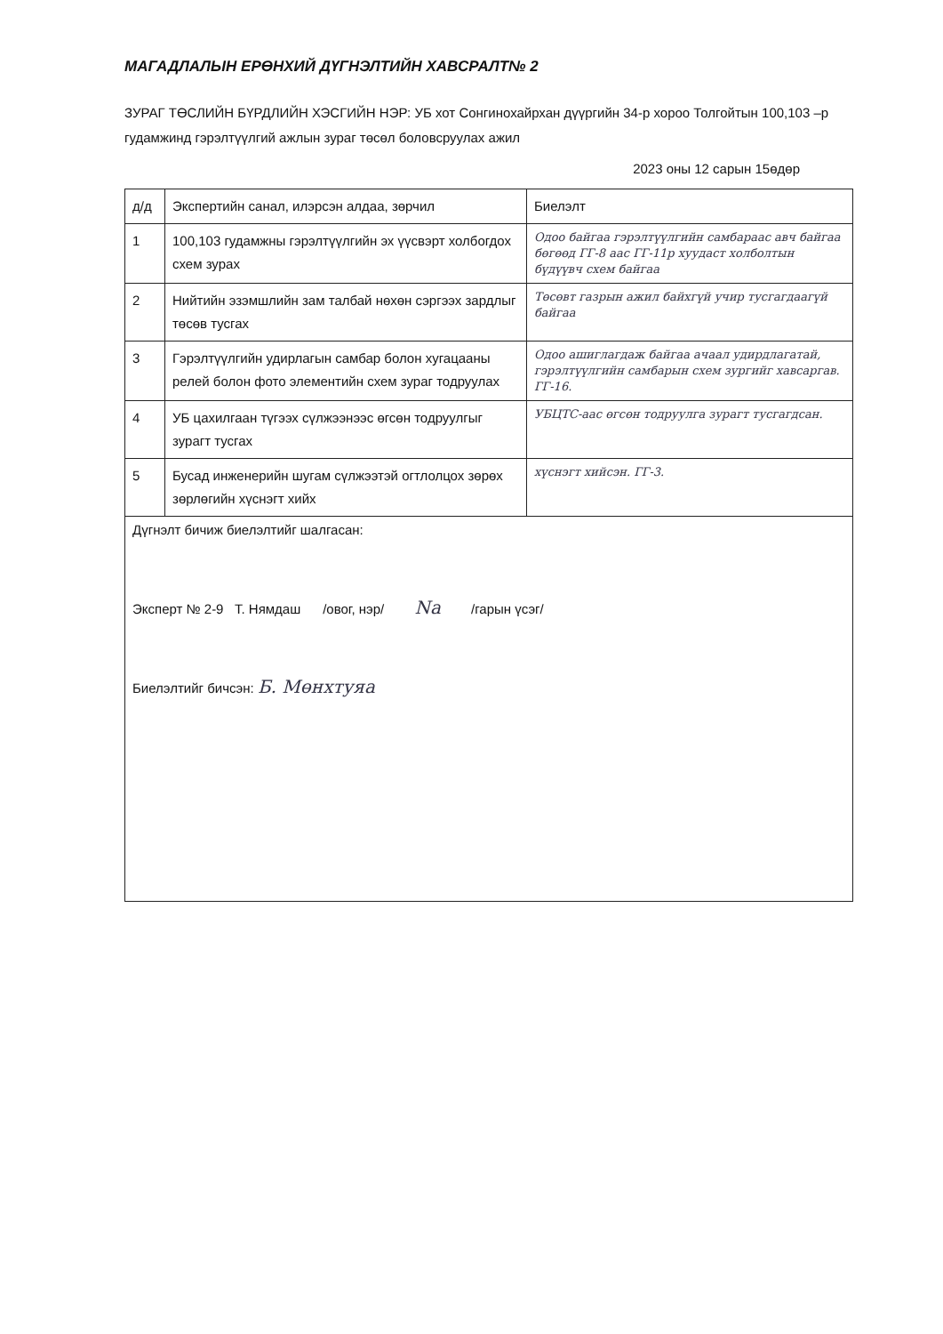МАГАДЛАЛЫН ЕРӨНХИЙ ДҮГНЭЛТИЙН ХАВСРАЛТ№ 2
ЗУРАГ ТӨСЛИЙН БҮРДЛИЙН ХЭСГИЙН НЭР: УБ хот Сонгинохайрхан дүүргийн 34-р хороо Толгойтын 100,103 –р гудамжинд гэрэлтүүлгий ажлын зураг төсөл боловсруулах ажил
2023 оны 12 сарын 15өдөр
| д/д | Экспертийн санал, илэрсэн алдаа, зөрчил | Биелэлт |
| 1 | 100,103 гудамжны гэрэлтүүлгийн эх үүсвэрт холбогдох схем зурах | Одоо байгаа гэрэлтүүлгийн самбараас авч байгаа бөгөөд ГГ-8 аас ГГ-11р хуудаст холболтын бүдүүвч схем байгаа |
| 2 | Нийтийн эзэмшлийн зам талбай нөхөн сэргээх зардлыг төсөв тусгах | Төсөвт газрын ажил байхгүй учир тусгагдаагүй байгаа |
| 3 | Гэрэлтүүлгийн удирлагын самбар болон хугацааны релей болон фото элементийн схем зураг тодруулах | Одоо ашиглагдаж байгаа ачаал удирдлагатай, гэрэлтүүлгийн самбарын схем зургийг хавсаргав. ГГ-16. |
| 4 | УБ цахилгаан түгээх сүлжээнээс өгсөн тодруулгыг зурагт тусгах | УБЦТС-аас өгсөн тодруулга зурагт тусгагдсан. |
| 5 | Бусад инженерийн шугам сүлжээтэй огтлолцох зөрөх зөрлөгийн хүснэгт хийх | хүснэгт хийсэн. ГГ-3. |
Дүгнэлт бичиж биелэлтийг шалгасан:
Эксперт № 2-9 Т. Нямдаш /овог, нэр/ Na /гарын үсэг/
Биелэлтийг бичсэн: Б. Мөнхтуяа